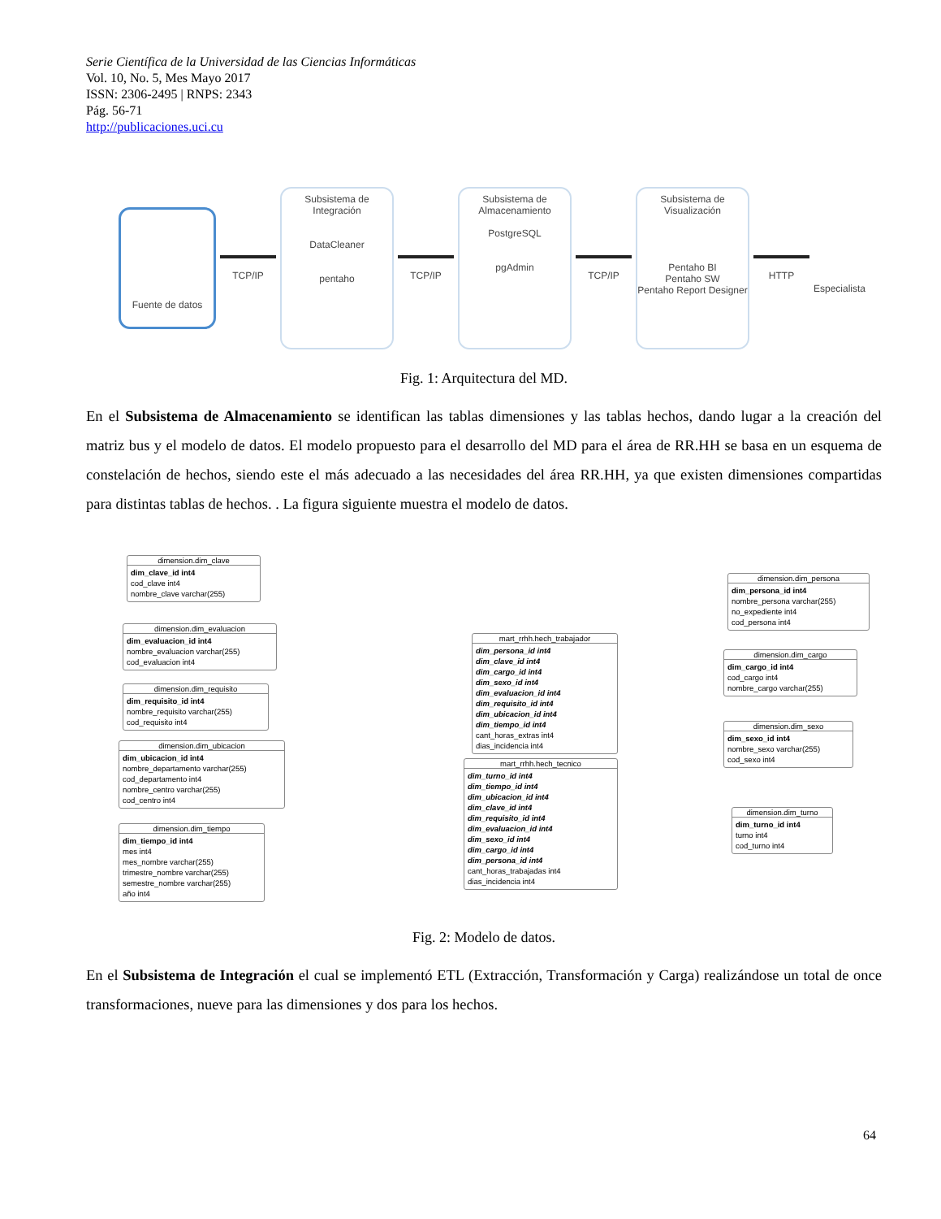Serie Científica de la Universidad de las Ciencias Informáticas
Vol. 10, No. 5, Mes Mayo 2017
ISSN: 2306-2495 | RNPS: 2343
Pág. 56-71
http://publicaciones.uci.cu
Fuente de datos
TCP/IP
Subsistema de Integración
DataCleaner
pentaho
TCP/IP
Subsistema de Almacenamiento
PostgreSQL
pgAdmin
TCP/IP
Subsistema de Visualización
Pentaho BI
Pentaho SW
Pentaho Report Designer
HTTP
Especialista
Fig. 1: Arquitectura del MD.
En el Subsistema de Almacenamiento se identifican las tablas dimensiones y las tablas hechos, dando lugar a la creación del matriz bus y el modelo de datos. El modelo propuesto para el desarrollo del MD para el área de RR.HH se basa en un esquema de constelación de hechos, siendo este el más adecuado a las necesidades del área RR.HH, ya que existen dimensiones compartidas para distintas tablas de hechos. . La figura siguiente muestra el modelo de datos.
dimension.dim_clave
dim_clave_id int4
cod_clave int4
nombre_clave varchar(255)
dimension.dim_evaluacion
dim_evaluacion_id int4
nombre_evaluacion varchar(255)
cod_evaluacion int4
dimension.dim_requisito
dim_requisito_id int4
nombre_requisito varchar(255)
cod_requisito int4
dimension.dim_ubicacion
dim_ubicacion_id int4
nombre_departamento varchar(255)
cod_departamento int4
nombre_centro varchar(255)
cod_centro int4
dimension.dim_tiempo
dim_tiempo_id int4
mes int4
mes_nombre varchar(255)
trimestre_nombre varchar(255)
semestre_nombre varchar(255)
año int4
mart_rrhh.hech_trabajador
dim_persona_id int4
dim_clave_id int4
dim_cargo_id int4
dim_sexo_id int4
dim_evaluacion_id int4
dim_requisito_id int4
dim_ubicacion_id int4
dim_tiempo_id int4
cant_horas_extras int4
dias_incidencia int4
mart_rrhh.hech_tecnico
dim_turno_id int4
dim_tiempo_id int4
dim_ubicacion_id int4
dim_clave_id int4
dim_requisito_id int4
dim_evaluacion_id int4
dim_sexo_id int4
dim_cargo_id int4
dim_persona_id int4
cant_horas_trabajadas int4
dias_incidencia int4
dimension.dim_persona
dim_persona_id int4
nombre_persona varchar(255)
no_expediente int4
cod_persona int4
dimension.dim_cargo
dim_cargo_id int4
cod_cargo int4
nombre_cargo varchar(255)
dimension.dim_sexo
dim_sexo_id int4
nombre_sexo varchar(255)
cod_sexo int4
dimension.dim_turno
dim_turno_id int4
turno int4
cod_turno int4
Fig. 2: Modelo de datos.
En el Subsistema de Integración el cual se implementó ETL (Extracción, Transformación y Carga) realizándose un total de once transformaciones, nueve para las dimensiones y dos para los hechos.
64